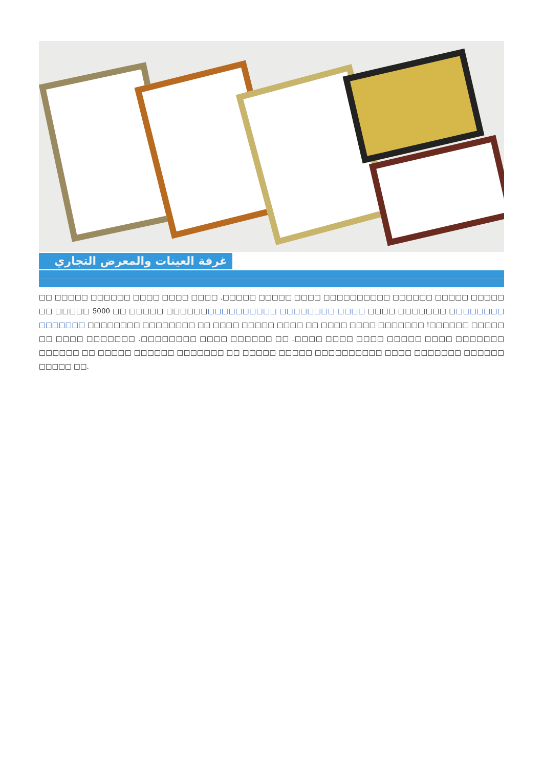غرفة العينات والمعرض التجاري
□□ □□□□□ □□□□□□ □□□□ □□□□ □□□□ .□□□□□ □□□□□ □□□□ □□□□□□□□□□ □□□□□□ □□□□□ □□□□□ □□ □□□□□ 5000 □□ □□□□□ □□□□□□□□□□□□□□□□ □□□□□□□□ □□□□ □□□□ □□□□□□□ □□□□□□□□ □□□□□□□ □□□□□□□□ □□□□□□□□ □□ □□□□ □□□□□ □□□□ □□ □□□□ □□□□ □□□□□□□ !□□□□□□ □□□□□ □□ □□□□ □□□□□□□ .□□□□□□□□ □□□□ □□□□□□ □□ .□□□□ □□□□ □□□□ □□□□□ □□□□ □□□□□□□ □□□□□□ □□ □□□□□ □□□□□□ □□□□□□□ □□ □□□□□ □□□□□ □□□□□□□□□□ □□□□ □□□□□□□ □□□□□□ □□□□□ □□.